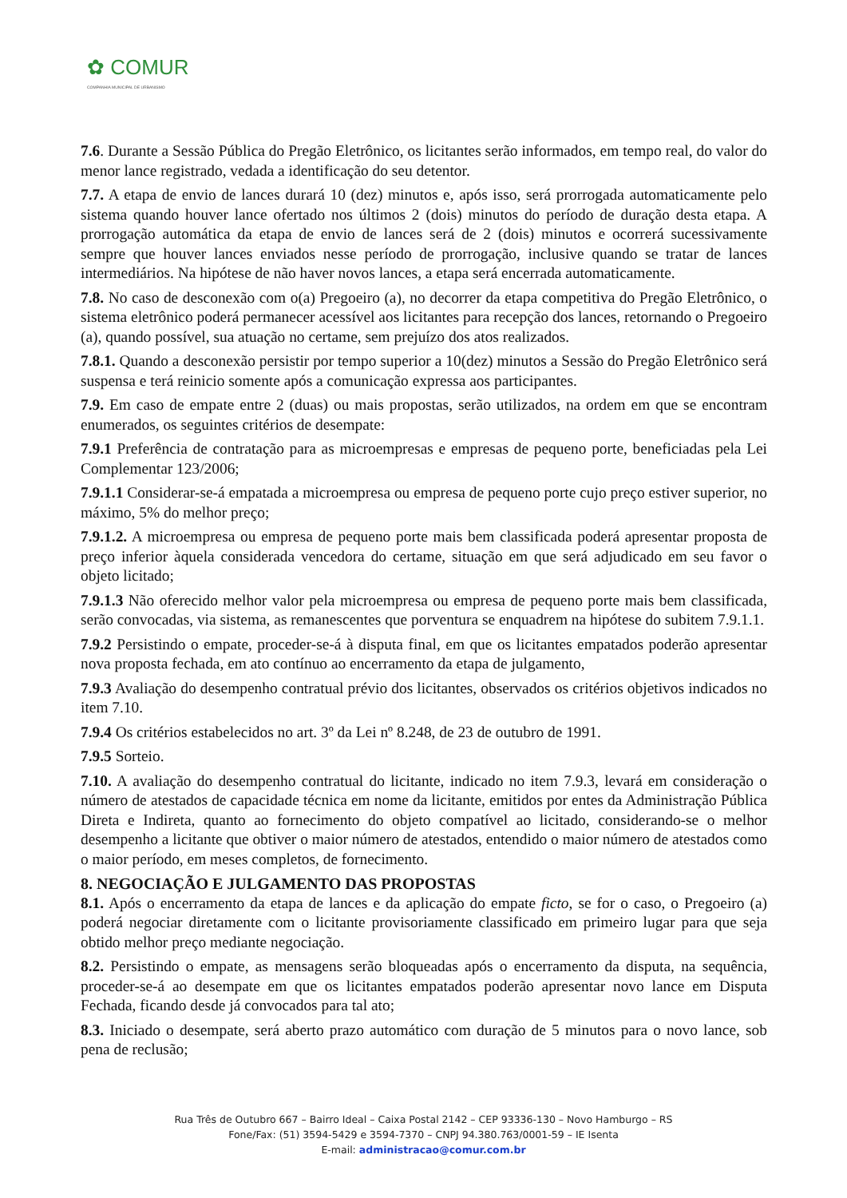✿ COMUR
COMPANHIA MUNICIPAL DE URBANISMO
7.6. Durante a Sessão Pública do Pregão Eletrônico, os licitantes serão informados, em tempo real, do valor do menor lance registrado, vedada a identificação do seu detentor.
7.7. A etapa de envio de lances durará 10 (dez) minutos e, após isso, será prorrogada automaticamente pelo sistema quando houver lance ofertado nos últimos 2 (dois) minutos do período de duração desta etapa. A prorrogação automática da etapa de envio de lances será de 2 (dois) minutos e ocorrerá sucessivamente sempre que houver lances enviados nesse período de prorrogação, inclusive quando se tratar de lances intermediários. Na hipótese de não haver novos lances, a etapa será encerrada automaticamente.
7.8. No caso de desconexão com o(a) Pregoeiro (a), no decorrer da etapa competitiva do Pregão Eletrônico, o sistema eletrônico poderá permanecer acessível aos licitantes para recepção dos lances, retornando o Pregoeiro (a), quando possível, sua atuação no certame, sem prejuízo dos atos realizados.
7.8.1. Quando a desconexão persistir por tempo superior a 10(dez) minutos a Sessão do Pregão Eletrônico será suspensa e terá reinicio somente após a comunicação expressa aos participantes.
7.9. Em caso de empate entre 2 (duas) ou mais propostas, serão utilizados, na ordem em que se encontram enumerados, os seguintes critérios de desempate:
7.9.1 Preferência de contratação para as microempresas e empresas de pequeno porte, beneficiadas pela Lei Complementar 123/2006;
7.9.1.1 Considerar-se-á empatada a microempresa ou empresa de pequeno porte cujo preço estiver superior, no máximo, 5% do melhor preço;
7.9.1.2. A microempresa ou empresa de pequeno porte mais bem classificada poderá apresentar proposta de preço inferior àquela considerada vencedora do certame, situação em que será adjudicado em seu favor o objeto licitado;
7.9.1.3 Não oferecido melhor valor pela microempresa ou empresa de pequeno porte mais bem classificada, serão convocadas, via sistema, as remanescentes que porventura se enquadrem na hipótese do subitem 7.9.1.1.
7.9.2 Persistindo o empate, proceder-se-á à disputa final, em que os licitantes empatados poderão apresentar nova proposta fechada, em ato contínuo ao encerramento da etapa de julgamento,
7.9.3 Avaliação do desempenho contratual prévio dos licitantes, observados os critérios objetivos indicados no item 7.10.
7.9.4 Os critérios estabelecidos no art. 3º da Lei nº 8.248, de 23 de outubro de 1991.
7.9.5 Sorteio.
7.10. A avaliação do desempenho contratual do licitante, indicado no item 7.9.3, levará em consideração o número de atestados de capacidade técnica em nome da licitante, emitidos por entes da Administração Pública Direta e Indireta, quanto ao fornecimento do objeto compatível ao licitado, considerando-se o melhor desempenho a licitante que obtiver o maior número de atestados, entendido o maior número de atestados como o maior período, em meses completos, de fornecimento.
8. NEGOCIAÇÃO E JULGAMENTO DAS PROPOSTAS
8.1. Após o encerramento da etapa de lances e da aplicação do empate ficto, se for o caso, o Pregoeiro (a) poderá negociar diretamente com o licitante provisoriamente classificado em primeiro lugar para que seja obtido melhor preço mediante negociação.
8.2. Persistindo o empate, as mensagens serão bloqueadas após o encerramento da disputa, na sequência, proceder-se-á ao desempate em que os licitantes empatados poderão apresentar novo lance em Disputa Fechada, ficando desde já convocados para tal ato;
8.3. Iniciado o desempate, será aberto prazo automático com duração de 5 minutos para o novo lance, sob pena de reclusão;
Rua Três de Outubro 667 – Bairro Ideal – Caixa Postal 2142 – CEP 93336-130 – Novo Hamburgo – RS
Fone/Fax: (51) 3594-5429 e 3594-7370 – CNPJ 94.380.763/0001-59 – IE Isenta
E-mail: administracao@comur.com.br